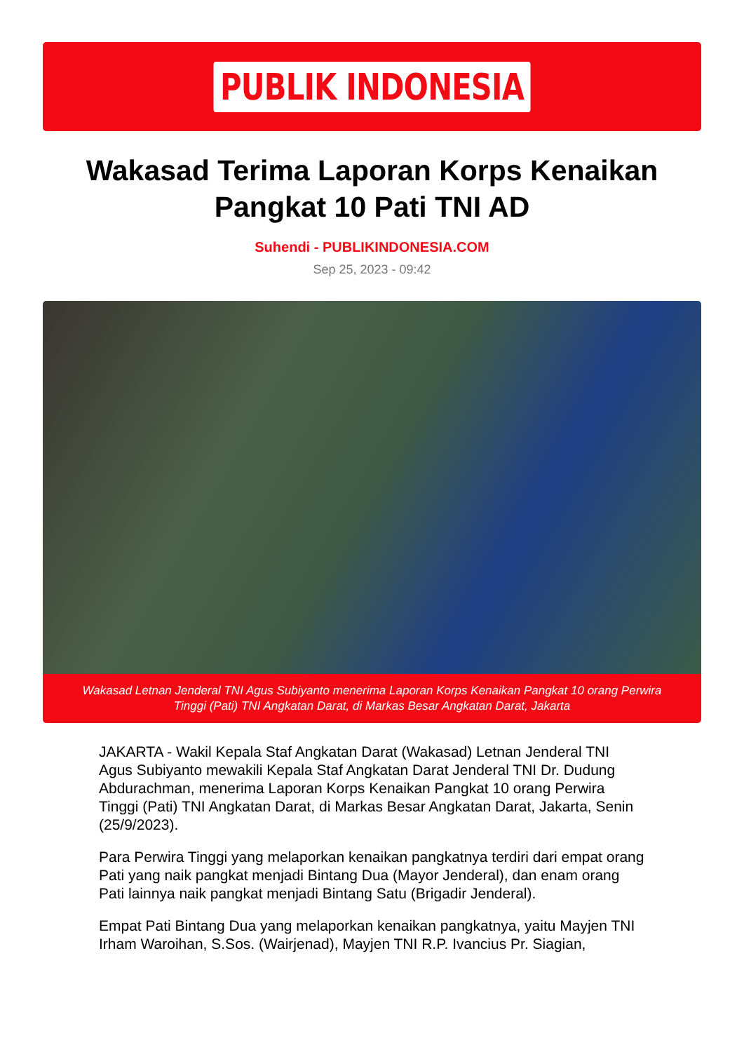PUBLIK INDONESIA
Wakasad Terima Laporan Korps Kenaikan Pangkat 10 Pati TNI AD
Suhendi - PUBLIKINDONESIA.COM
Sep 25, 2023 - 09:42
Wakasad Letnan Jenderal TNI Agus Subiyanto menerima Laporan Korps Kenaikan Pangkat 10 orang Perwira Tinggi (Pati) TNI Angkatan Darat, di Markas Besar Angkatan Darat, Jakarta
JAKARTA - Wakil Kepala Staf Angkatan Darat (Wakasad) Letnan Jenderal TNI Agus Subiyanto mewakili Kepala Staf Angkatan Darat Jenderal TNI Dr. Dudung Abdurachman, menerima Laporan Korps Kenaikan Pangkat 10 orang Perwira Tinggi (Pati) TNI Angkatan Darat, di Markas Besar Angkatan Darat, Jakarta, Senin (25/9/2023).
Para Perwira Tinggi yang melaporkan kenaikan pangkatnya terdiri dari empat orang Pati yang naik pangkat menjadi Bintang Dua (Mayor Jenderal), dan enam orang Pati lainnya naik pangkat menjadi Bintang Satu (Brigadir Jenderal).
Empat Pati Bintang Dua yang melaporkan kenaikan pangkatnya, yaitu Mayjen TNI Irham Waroihan, S.Sos. (Wairjenad), Mayjen TNI R.P. Ivancius Pr. Siagian,